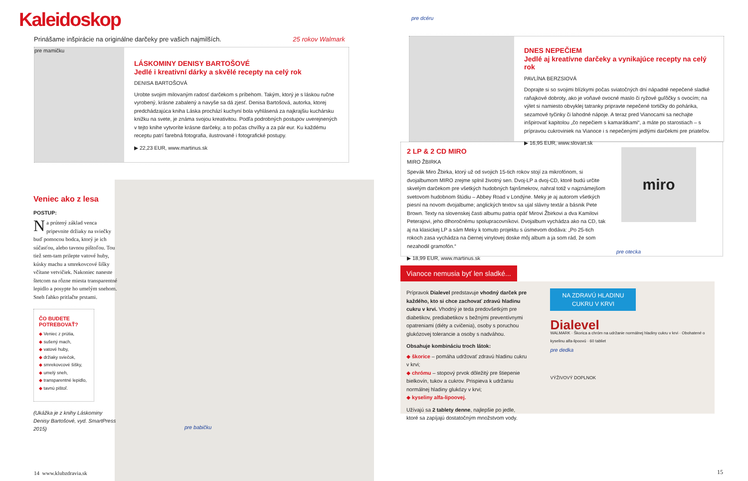Kaleidoskop
Prinášame inšpirácie na originálne darčeky pre vašich najmilších. 25 rokov Walmark
pre mamičku
LÁSKOMINY DENISY BARTOŠOVÉ
Jedlé i kreativní dárky a skvělé recepty na celý rok
DENISA BARTOŠOVÁ
Urobte svojim milovaným radosť darčekom s príbehom. Takým, ktorý je s láskou ručne vyrobený, krásne zabalený a navyše sa dá zjesť. Denisa Bartošová, autorka, ktorej predchádzajúca kniha Láska prochází kuchyní bola vyhlásená za najkrajšiu kuchársku knižku na svete, je známa svojou kreativitou. Podľa podrobných postupov uverejnených v tejto knihe vytvoríte krásne darčeky, a to počas chvíľky a za pár eur. Ku každému receptu patrí farebná fotografia, ilustrované i fotografické postupy.
▶ 22,23 EUR, www.martinus.sk
pre babičku
Veniec ako z lesa
POSTUP:
Na prútený základ venca pripevnite držiaky na sviečky buď pomocou bodca, ktorý je ich súčasťou, alebo tavnou pištoľou. Tou tiež sem-tam prilepte vatové huby, kúsky machu a smrekovcové šišky včítane vetvičiek. Nakoniec naneste štetcom na rôzne miesta transparentné lepidlo a posypte ho umelým snehom. Sneh ľahko pritlačte prstami.
ČO BUDETE POTREBOVAŤ?
◆ Veniec z prútia,
◆ sušený mach,
◆ vatové huby,
◆ držiaky sviečok,
◆ smrekovcové šišky,
◆ umelý sneh,
◆ transparentné lepidlo,
◆ tavnú pištoľ.
(Ukážka je z knihy Láskominy Denisy Bartošové, vyd. SmartPress 2015)
14 www.klubzdravia.sk
pre dcéru
DNES NEPEČIEM
Jedlé aj kreatívne darčeky a vynikajúce recepty na celý rok
PAVLÍNA BERZSIOVÁ
Doprajte si so svojimi blízkymi počas sviatočných dní nápadité nepečené sladké raňajkové dobroty, ako je voňavé ovocné maslo či ryžové guľôčky s ovocím; na výlet si namiesto obvyklej tatranky pripravte nepečené tortičky do pohárika, sezamové tyčinky či lahodné nápoje. A teraz pred Vianocami sa nechajte inšpirovať kapitolou „čo nepečiem s kamarátkami“, a máte po starostiach – s prípravou cukroviniek na Vianoce i s nepečenými jedlými darčekmi pre priateľov.
▶ 16,95 EUR, www.slovart.sk
2 LP & 2 CD MIRO
MIRO ŽBIRKA
Spevák Miro Žbirka, ktorý už od svojich 15-tich rokov stojí za mikrofónom, si dvojalbumom MIRO zrejme splnil životný sen. Dvoj-LP a dvoj-CD, ktoré budú určite skvelým darčekom pre všetkých hudobných fajnšmekrov, nahral totiž v najznámejšom svetovom hudobnom štúdiu – Abbey Road v Londýne. Meky je aj autorom všetkých piesní na novom dvojalbume; anglických textov sa ujal slávny textár a básnik Pete Brown. Texty na slovenskej časti albumu patria opäť Mirovi Žbirkovi a dva Kamilovi Peterajovi, jeho dlhoročnému spolupracovníkovi. Dvojalbum vychádza ako na CD, tak aj na klasickej LP a sám Meky k tomuto projektu s úsmevom dodáva: „Po 25-tich rokoch zasa vychádza na čiernej vinylovej doske môj album a ja som rád, že som nezahodil gramofón.“
▶ 18,99 EUR, www.martinus.sk
miro
pre otecka
Vianoce nemusia byť len sladké...
Prípravok Dialevel predstavuje vhodný darček pre každého, kto si chce zachovať zdravú hladinu cukru v krvi. Vhodný je teda predovšetkým pre diabetikov, prediabetikov s bežnými preventívnymi opatreniami (diéty a cvičenia), osoby s poruchou glukózovej tolerancie a osoby s nadváhou.
Obsahuje kombináciu troch látok:
◆ škorice – pomáha udržovať zdravú hladinu cukru v krvi;
◆ chrómu – stopový prvok dôležitý pre štiepenie bielkovín, tukov a cukrov. Prispieva k udržaniu normálnej hladiny glukózy v krvi;
◆ kyseliny alfa-lipoovej.
Užívajú sa 2 tablety denne, najlepšie po jedle, ktoré sa zapíjajú dostatočným množstvom vody.
NA ZDRAVÚ HLADINU CUKRU V KRVI
Dialevel
WALMARK · Škorica a chróm na udržanie normálnej hladiny cukru v krvi · Obohatené o kyselinu alfa-lipoovú · 60 tabliet
pre dedka
VÝŽIVOVÝ DOPLNOK
15